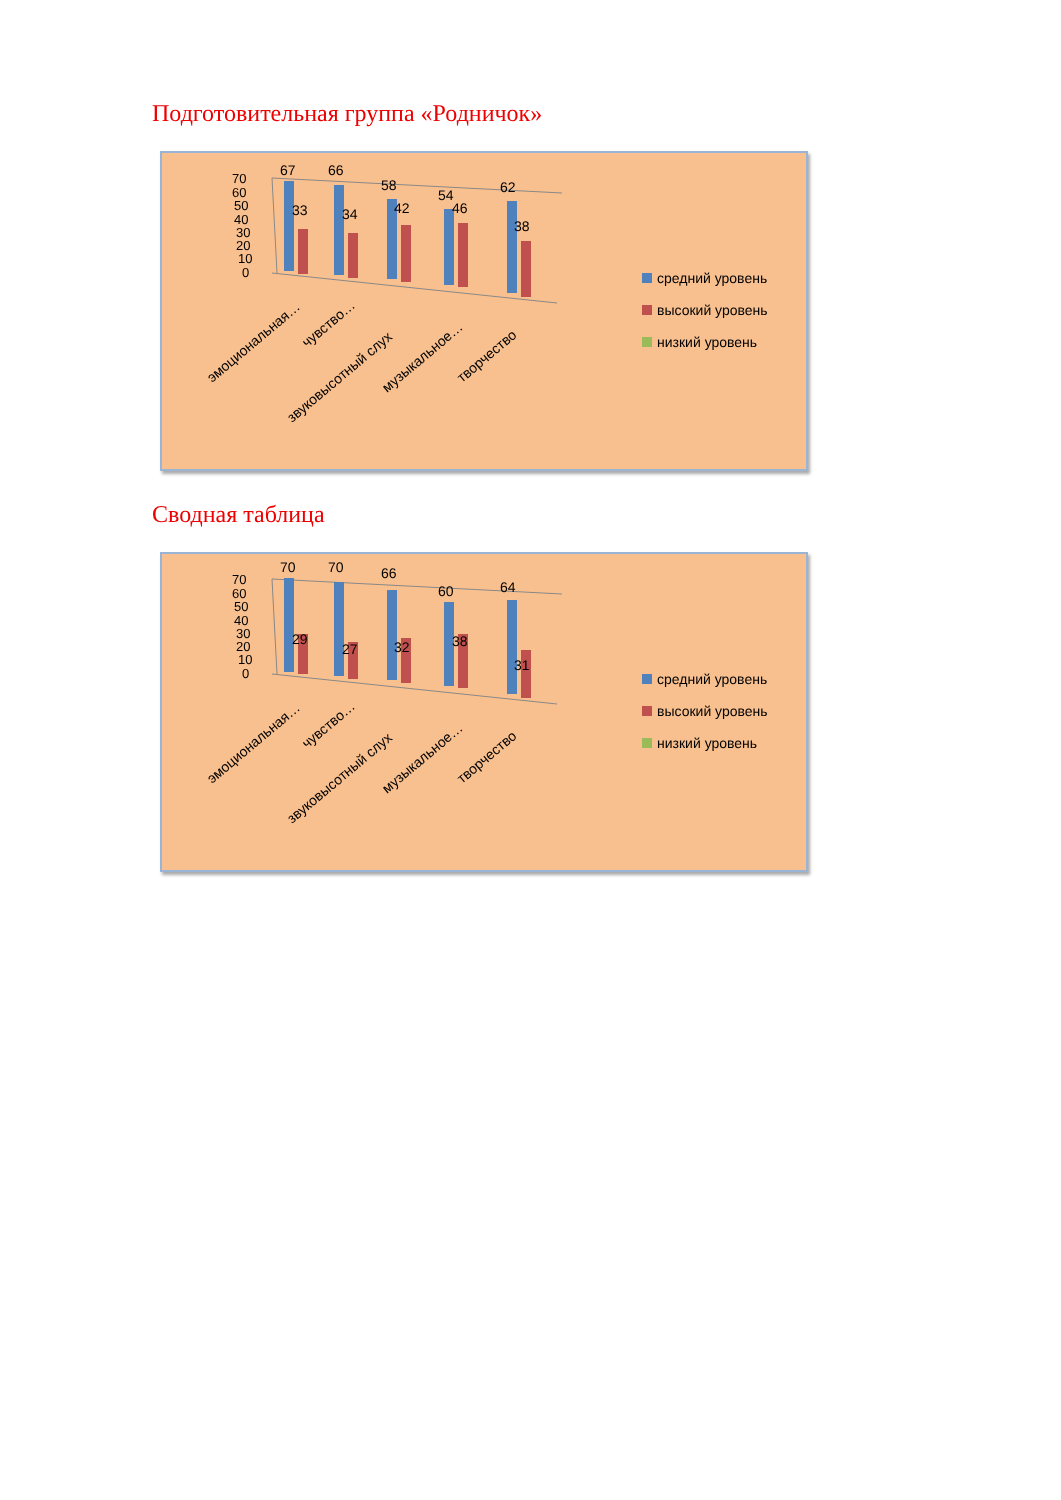Подготовительная группа «Родничок»
70
60
50
40
30
20
10
0
67
66
58
54
62
33
34
42
46
38
эмоциональная…
чувство…
звуковысотный слух
музыкальное…
творчество
средний уровень
высокий уровень
низкий уровень
Сводная таблица
70
60
50
40
30
20
10
0
70
70
66
60
64
29
27
32
38
31
эмоциональная…
чувство…
звуковысотный слух
музыкальное…
творчество
средний уровень
высокий уровень
низкий уровень